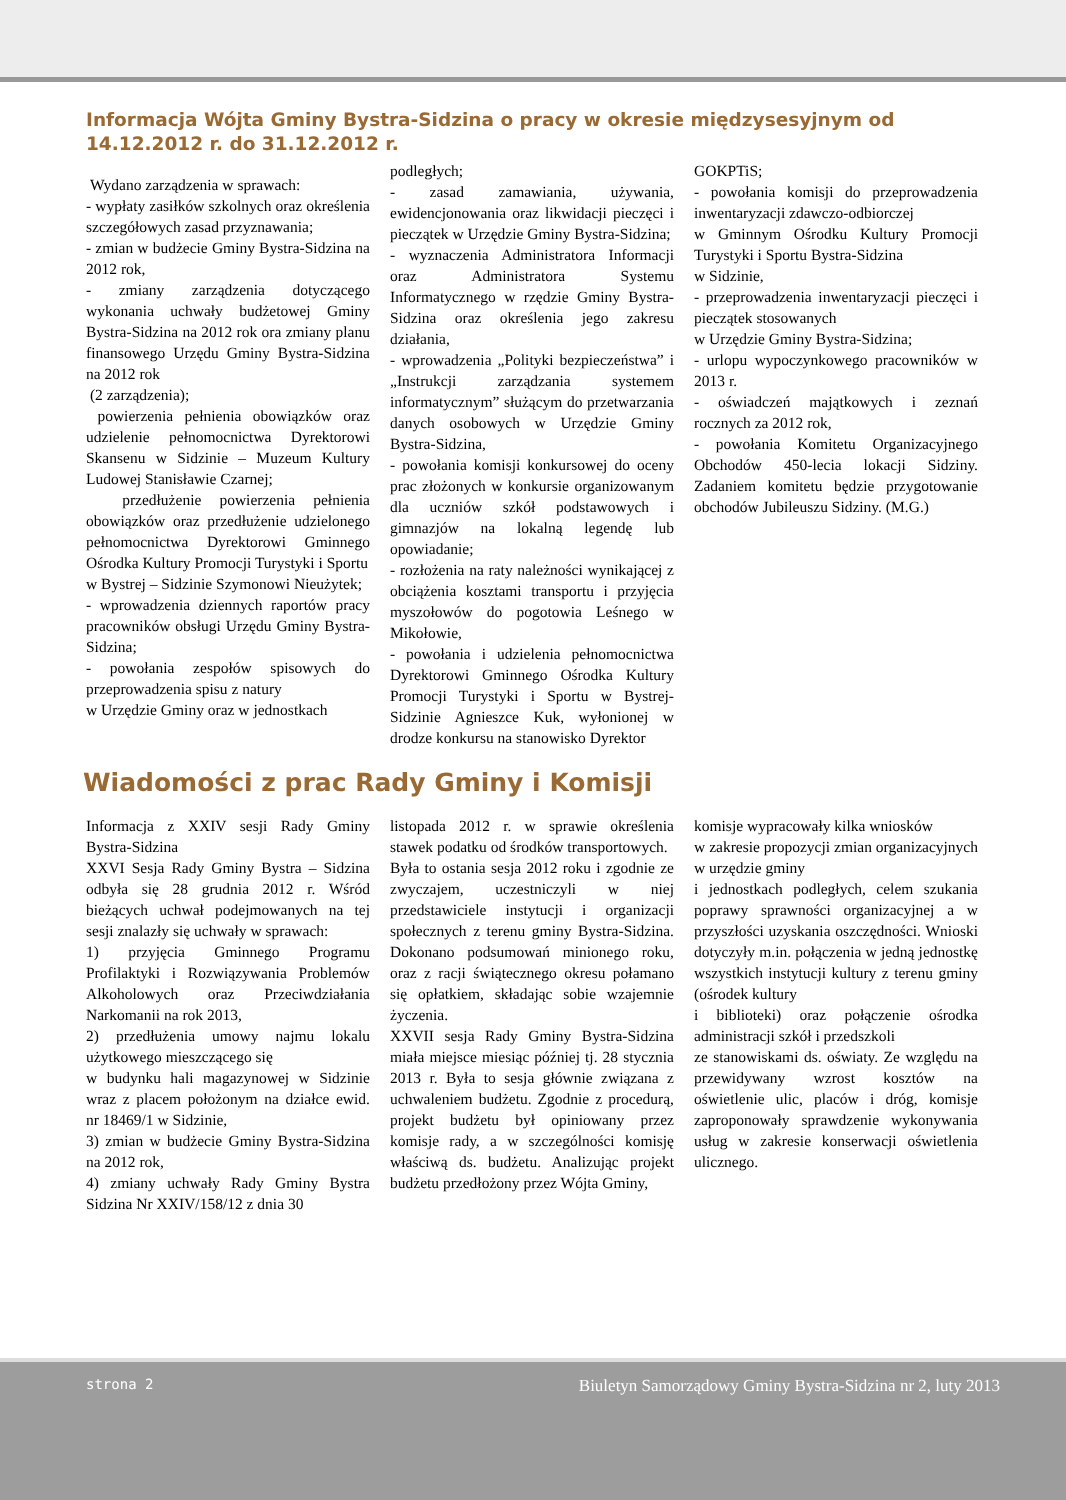Informacja Wójta Gminy Bystra-Sidzina o pracy w okresie międzysesyjnym od 14.12.2012 r. do 31.12.2012 r.
Wydano zarządzenia w sprawach:
- wypłaty zasiłków szkolnych oraz określenia szczegółowych zasad przyznawania;
- zmian w budżecie Gminy Bystra-Sidzina na 2012 rok,
- zmiany zarządzenia dotyczącego wykonania uchwały budżetowej Gminy Bystra-Sidzina na 2012 rok ora zmiany planu finansowego Urzędu Gminy Bystra-Sidzina na 2012 rok
(2 zarządzenia);
powierzenia pełnienia obowiązków oraz udzielenie pełnomocnictwa Dyrektorowi Skansenu w Sidzinie – Muzeum Kultury Ludowej Stanisławie Czarnej;
przedłużenie powierzenia pełnienia obowiązków oraz przedłużenie udzielonego pełnomocnictwa Dyrektorowi Gminnego Ośrodka Kultury Promocji Turystyki i Sportu
w Bystrej – Sidzinie Szymonowi Nieużytek;
- wprowadzenia dziennych raportów pracy pracowników obsługi Urzędu Gminy Bystra- Sidzina;
- powołania zespołów spisowych do przeprowadzenia spisu z natury
w Urzędzie Gminy oraz w jednostkach
podległych;
- zasad zamawiania, używania, ewidencjonowania oraz likwidacji pieczęci i pieczątek w Urzędzie Gminy Bystra-Sidzina;
- wyznaczenia Administratora Informacji oraz Administratora Systemu Informatycznego w rzędzie Gminy Bystra-Sidzina oraz określenia jego zakresu działania,
- wprowadzenia „Polityki bezpieczeństwa” i „Instrukcji zarządzania systemem informatycznym” służącym do przetwarzania danych osobowych w Urzędzie Gminy Bystra-Sidzina,
- powołania komisji konkursowej do oceny prac złożonych w konkursie organizowanym dla uczniów szkół podstawowych i gimnazjów na lokalną legendę lub opowiadanie;
- rozłożenia na raty należności wynikającej z obciążenia kosztami transportu i przyjęcia myszołowów do pogotowia Leśnego w Mikołowie,
- powołania i udzielenia pełnomocnictwa Dyrektorowi Gminnego Ośrodka Kultury Promocji Turystyki i Sportu w Bystrej- Sidzinie Agnieszce Kuk, wyłonionej w drodze konkursu na stanowisko Dyrektor
GOKPTiS;
- powołania komisji do przeprowadzenia inwentaryzacji zdawczo-odbiorczej
w Gminnym Ośrodku Kultury Promocji Turystyki i Sportu Bystra-Sidzina
w Sidzinie,
- przeprowadzenia inwentaryzacji pieczęci i pieczątek stosowanych
w Urzędzie Gminy Bystra-Sidzina;
- urlopu wypoczynkowego pracowników w 2013 r.
- oświadczeń majątkowych i zeznań rocznych za 2012 rok,
- powołania Komitetu Organizacyjnego Obchodów 450-lecia lokacji Sidziny. Zadaniem komitetu będzie przygotowanie obchodów Jubileuszu Sidziny. (M.G.)
Wiadomości z prac Rady Gminy i Komisji
Informacja z XXIV sesji Rady Gminy Bystra-Sidzina
XXVI Sesja Rady Gminy Bystra – Sidzina odbyła się 28 grudnia 2012 r. Wśród bieżących uchwał podejmowanych na tej sesji znalazły się uchwały w sprawach:
1) przyjęcia Gminnego Programu Profilaktyki i Rozwiązywania Problemów Alkoholowych oraz Przeciwdziałania Narkomanii na rok 2013,
2) przedłużenia umowy najmu lokalu użytkowego mieszczącego się
w budynku hali magazynowej w Sidzinie wraz z placem położonym na działce ewid. nr 18469/1 w Sidzinie,
3) zmian w budżecie Gminy Bystra-Sidzina na 2012 rok,
4) zmiany uchwały Rady Gminy Bystra Sidzina Nr XXIV/158/12 z dnia 30
listopada 2012 r. w sprawie określenia stawek podatku od środków transportowych.
Była to ostania sesja 2012 roku i zgodnie ze zwyczajem, uczestniczyli w niej przedstawiciele instytucji i organizacji społecznych z terenu gminy Bystra-Sidzina. Dokonano podsumowań minionego roku, oraz z racji świątecznego okresu połamano się opłatkiem, składając sobie wzajemnie życzenia.
XXVII sesja Rady Gminy Bystra-Sidzina miała miejsce miesiąc później tj. 28 stycznia 2013 r. Była to sesja głównie związana z uchwaleniem budżetu. Zgodnie z procedurą, projekt budżetu był opiniowany przez komisje rady, a w szczególności komisję właściwą ds. budżetu. Analizując projekt budżetu przedłożony przez Wójta Gminy,
komisje wypracowały kilka wniosków
w zakresie propozycji zmian organizacyjnych w urzędzie gminy
i jednostkach podległych, celem szukania poprawy sprawności organizacyjnej a w przyszłości uzyskania oszczędności. Wnioski dotyczyły m.in. połączenia w jedną jednostkę wszystkich instytucji kultury z terenu gminy (ośrodek kultury
i biblioteki) oraz połączenie ośrodka administracji szkół i przedszkoli
ze stanowiskami ds. oświaty. Ze względu na przewidywany wzrost kosztów na oświetlenie ulic, placów i dróg, komisje zaproponowały sprawdzenie wykonywania usług w zakresie konserwacji oświetlenia ulicznego.
strona 2 Biuletyn Samorządowy Gminy Bystra-Sidzina nr 2, luty 2013